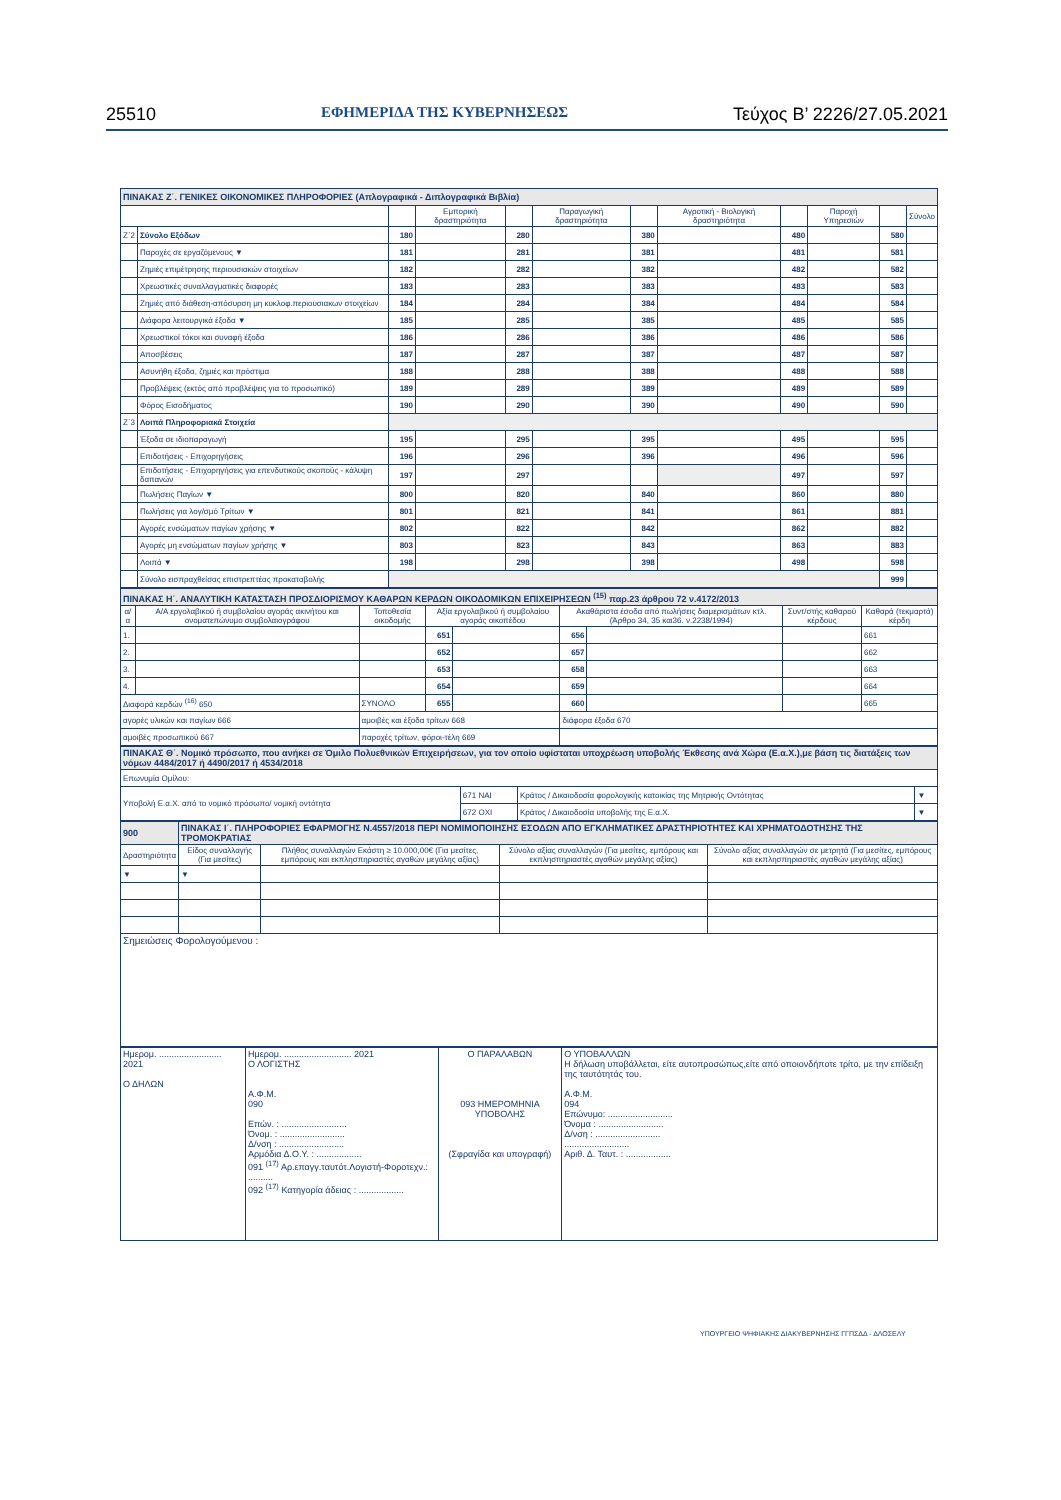25510 ΕΦΗΜΕΡΙΔΑ ΤΗΣ ΚΥΒΕΡΝΗΣΕΩΣ Τεύχος Β’ 2226/27.05.2021
| ΠΙΝΑΚΑΣ Ζ΄. ΓΕΝΙΚΕΣ ΟΙΚΟΝΟΜΙΚΕΣ ΠΛΗΡΟΦΟΡΙΕΣ (Απλογραφικά - Διπλογραφικά Βιβλία) | | | | | | | | | | | |
| --- | --- | --- | --- | --- | --- | --- | --- | --- | --- | --- | --- |
| | | | Εμπορική δραστηριότητα | | Παραγωγική δραστηριότητα | | Αγροτική - Βιολογική δραστηριότητα | | Παροχή Υπηρεσιών | | Σύνολο |
| Ζ΄2 | Σύνολο Εξόδων | 180 | | 280 | | 380 | | 480 | | 580 | |
| | Παροχές σε εργαζόμενους ▼ | 181 | | 281 | | 381 | | 481 | | 581 | |
| | Ζημιές επιμέτρησης περιουσιακών στοιχείων | 182 | | 282 | | 382 | | 482 | | 582 | |
| | Χρεωστικές συναλλαγματικές διαφορές | 183 | | 283 | | 383 | | 483 | | 583 | |
| | Ζημιές από διάθεση-απόσυρση μη κυκλοφ.περιουσιακων στοιχείων | 184 | | 284 | | 384 | | 484 | | 584 | |
| | Διάφορα λειτουργικά έξοδα ▼ | 185 | | 285 | | 385 | | 485 | | 585 | |
| | Χρεωστικοί τόκοι και συναφή έξοδα | 186 | | 286 | | 386 | | 486 | | 586 | |
| | Αποσβέσεις | 187 | | 287 | | 387 | | 487 | | 587 | |
| | Ασυνήθη έξοδα, ζημιές και πρόστιμα | 188 | | 288 | | 388 | | 488 | | 588 | |
| | Προβλέψεις (εκτός από προβλέψεις για το προσωπικό) | 189 | | 289 | | 389 | | 489 | | 589 | |
| | Φόρος Εισοδήματος | 190 | | 290 | | 390 | | 490 | | 590 | |
| Ζ΄3 | Λοιπά Πληροφοριακά Στοιχεία | | | | | | | | | | |
| | Έξοδα σε ιδιοπαραγωγή | 195 | | 295 | | 395 | | 495 | | 595 | |
| | Επιδοτήσεις - Επιχορηγήσεις | 196 | | 296 | | 396 | | 496 | | 596 | |
| | Επιδοτήσεις - Επιχορηγήσεις για επενδυτικούς σκοπούς - κάλυψη δαπανών | 197 | | 297 | | | | 497 | | 597 | |
| | Πωλήσεις Παγίων ▼ | 800 | | 820 | | 840 | | 860 | | 880 | |
| | Πωλήσεις για λογ/σμό Τρίτων ▼ | 801 | | 821 | | 841 | | 861 | | 881 | |
| | Αγορές ενσώματων παγίων χρήσης ▼ | 802 | | 822 | | 842 | | 862 | | 882 | |
| | Αγορές μη ενσώματων παγίων χρήσης ▼ | 803 | | 823 | | 843 | | 863 | | 883 | |
| | Λοιπά ▼ | 198 | | 298 | | 398 | | 498 | | 598 | |
| | Σύνολο εισπραχθείσας επιστρεπτέας προκαταβολής | | | | | | | | | 999 | |
| ΠΙΝΑΚΑΣ Η΄. ΑΝΑΛΥΤΙΚΗ ΚΑΤΑΣΤΑΣΗ ΠΡΟΣΔΙΟΡΙΣΜΟΥ ΚΑΘΑΡΩΝ ΚΕΡΔΩΝ ΟΙΚΟΔΟΜΙΚΩΝ ΕΠΙΧΕΙΡΗΣΕΩΝ <sup>(15)</sup> παρ.23 άρθρου 72 ν.4172/2013 | | | | | | | | |
| --- | --- | --- | --- | --- | --- | --- | --- | --- |
| α/α | Α/Α εργολαβικού ή συμβολαίου αγοράς ακινήτου και ονοματεπώνυμο συμβολαιογράφου | Τοποθεσία οικοδομής | Αξία εργολαβικού ή συμβολαίου αγοράς οικοπέδου | | Ακαθάριστα έσοδα από πωλήσεις διαμερισμάτων κτλ. (Άρθρο 34, 35 και36. ν.2238/1994) | | Συντ/στής καθαρού κέρδους | Καθαρά (τεκμαρτά) κέρδη |
| 1. | | | 651 | | 656 | | | 661 |
| 2. | | | 652 | | 657 | | | 662 |
| 3. | | | 653 | | 658 | | | 663 |
| 4. | | | 654 | | 659 | | | 664 |
| Διαφορά κερδών <sup>(16)</sup> 650 | | ΣΥΝΟΛΟ | 655 | | 660 | | | 665 |
| αγορές υλικών και παγίων 666 | | αμοιβές και έξοδα τρίτων 668 | | | διάφορα έξοδα 670 | | | |
| αμοιβές προσωπικού 667 | | παροχές τρίτων, φόροι-τέλη 669 | | | | | | |
| ΠΙΝΑΚΑΣ Θ΄. Νομικό πρόσωπο, που ανήκει σε Όμιλο Πολυεθνικών Επιχειρήσεων, για τον οποίο υφίσταται υποχρέωση υποβολής Έκθεσης ανά Χώρα (Ε.α.Χ.),με βάση τις διατάξεις των νόμων 4484/2017 ή 4490/2017 ή 4534/2018 | | | |
| --- | --- | --- | --- |
| Επωνυμία Ομίλου: | | | |
| Υποβολή Ε.α.Χ. από το νομικό πρόσωπο/ νομική οντότητα | 671 ΝΑΙ | Κράτος / Δικαιοδοσία φορολογικής κατοικίας της Μητρικής Οντότητας | ▼ |
| | 672 ΟΧΙ | Κράτος / Δικαιοδοσία υποβολής της Ε.α.Χ. | ▼ |
| 900 | ΠΙΝΑΚΑΣ Ι΄. ΠΛΗΡΟΦΟΡΙΕΣ ΕΦΑΡΜΟΓΗΣ Ν.4557/2018 ΠΕΡΙ ΝΟΜΙΜΟΠΟΙΗΣΗΣ ΕΣΟΔΩΝ ΑΠΟ ΕΓΚΛΗΜΑΤΙΚΕΣ ΔΡΑΣΤΗΡΙΟΤΗΤΕΣ ΚΑΙ ΧΡΗΜΑΤΟΔΟΤΗΣΗΣ ΤΗΣ ΤΡΟΜΟΚΡΑΤΙΑΣ | | | |
| --- | --- | --- | --- | --- |
| Δραστηριότητα | Είδος συναλλαγής (Για μεσίτες) | Πλήθος συναλλαγών Εκάστη ≥ 10.000,00€ (Για μεσίτες, εμπόρους και εκπλησπηριαστές αγαθών μεγάλης αξίας) | Σύνολο αξίας συναλλαγών (Για μεσίτες, εμπόρους και εκπλησπηριαστές αγαθών μεγάλης αξίας) | Σύνολο αξίας συναλλαγών σε μετρητά (Για μεσίτες, εμπόρους και εκπλησπηριαστές αγαθών μεγάλης αξίας) |
| ▼ | ▼ | | | |
| Σημειώσεις Φορολογούμενου : | | | | |
| Ημερομ. ......................... 2021 Ο ΔΗΛΩΝ | Ημερομ. ........................... 2021 Ο ΛΟΓΙΣΤΗΣ Α.Φ.Μ. 090 Επών. : .......................... Όνομ. : .......................... Δ/νση : .......................... Αρμόδια Δ.Ο.Υ. : .................. 091 <sup>(17)</sup> Αρ.επαγγ.ταυτότ.Λογιστή-Φοροτεχν.: .......... 092 <sup>(17)</sup> Κατηγορία άδειας : .................. | Ο ΠΑΡΑΛΑΒΩΝ 093 ΗΜΕΡΟΜΗΝΙΑ ΥΠΟΒΟΛΗΣ (Σφραγίδα και υπογραφή) | Ο ΥΠΟΒΑΛΛΩΝ Η δήλωση υποβάλλεται, είτε αυτοπροσώπως,είτε από οποιονδήποτε τρίτο, με την επίδειξη της ταυτότητάς του. Α.Φ.Μ. 094 Επώνυμο: .......................... Όνομα : .......................... Δ/νση : .......................... .......................... Αριθ. Δ. Ταυτ. : .................. |
ΥΠΟΥΡΓΕΙΟ ΨΗΦΙΑΚΗΣ ΔΙΑΚΥΒΕΡΝΗΣΗΣ ΓΓΠΣΔΔ - ΔΛΟΣΕΛΥ